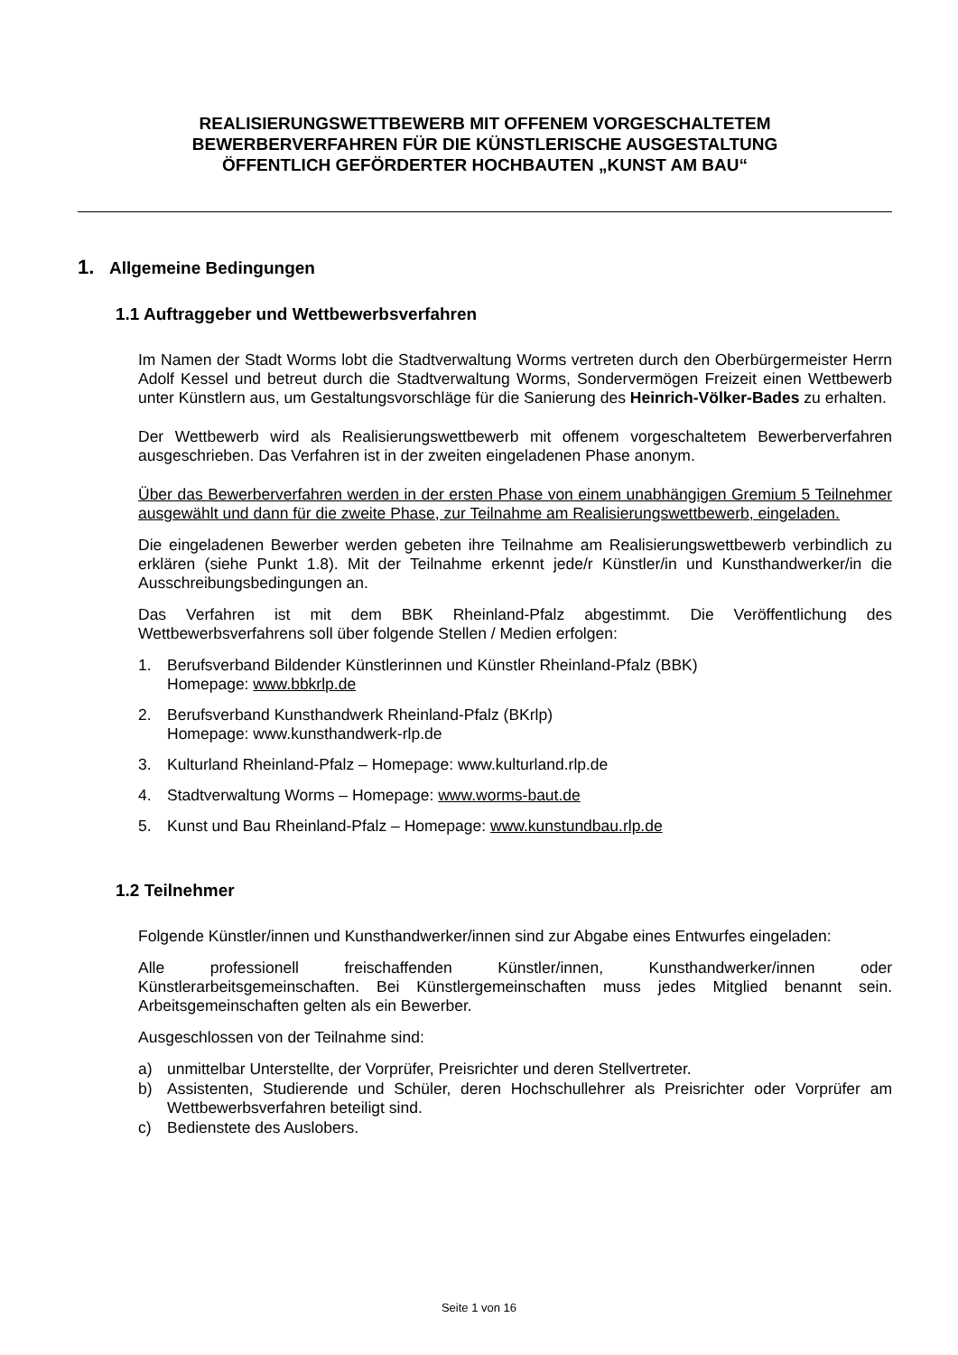REALISIERUNGSWETTBEWERB MIT OFFENEM VORGESCHALTETEM
BEWERBERVERFAHREN FÜR DIE KÜNSTLERISCHE AUSGESTALTUNG
ÖFFENTLICH GEFÖRDERTER HOCHBAUTEN „KUNST AM BAU“
1. Allgemeine Bedingungen
1.1 Auftraggeber und Wettbewerbsverfahren
Im Namen der Stadt Worms lobt die Stadtverwaltung Worms vertreten durch den Oberbürgermeister Herrn Adolf Kessel und betreut durch die Stadtverwaltung Worms, Sondervermögen Freizeit einen Wettbewerb unter Künstlern aus, um Gestaltungsvorschläge für die Sanierung des Heinrich-Völker-Bades zu erhalten.
Der Wettbewerb wird als Realisierungswettbewerb mit offenem vorgeschaltetem Bewerberverfahren ausgeschrieben. Das Verfahren ist in der zweiten eingeladenen Phase anonym.
Über das Bewerberverfahren werden in der ersten Phase von einem unabhängigen Gremium 5 Teilnehmer ausgewählt und dann für die zweite Phase, zur Teilnahme am Realisierungswettbewerb, eingeladen.
Die eingeladenen Bewerber werden gebeten ihre Teilnahme am Realisierungswettbewerb verbindlich zu erklären (siehe Punkt 1.8). Mit der Teilnahme erkennt jede/r Künstler/in und Kunsthandwerker/in die Ausschreibungsbedingungen an.
Das Verfahren ist mit dem BBK Rheinland-Pfalz abgestimmt. Die Veröffentlichung des Wettbewerbsverfahrens soll über folgende Stellen / Medien erfolgen:
1. Berufsverband Bildender Künstlerinnen und Künstler Rheinland-Pfalz (BBK)
Homepage: www.bbkrlp.de
2. Berufsverband Kunsthandwerk Rheinland-Pfalz (BKrlp)
Homepage: www.kunsthandwerk-rlp.de
3. Kulturland Rheinland-Pfalz – Homepage: www.kulturland.rlp.de
4. Stadtverwaltung Worms – Homepage: www.worms-baut.de
5. Kunst und Bau Rheinland-Pfalz – Homepage: www.kunstundbau.rlp.de
1.2 Teilnehmer
Folgende Künstler/innen und Kunsthandwerker/innen sind zur Abgabe eines Entwurfes eingeladen:
Alle professionell freischaffenden Künstler/innen, Kunsthandwerker/innen oder Künstlerarbeitsgemeinschaften. Bei Künstlergemeinschaften muss jedes Mitglied benannt sein. Arbeitsgemeinschaften gelten als ein Bewerber.
Ausgeschlossen von der Teilnahme sind:
a) unmittelbar Unterstellte, der Vorprüfer, Preisrichter und deren Stellvertreter.
b) Assistenten, Studierende und Schüler, deren Hochschullehrer als Preisrichter oder Vorprüfer am Wettbewerbsverfahren beteiligt sind.
c) Bedienstete des Auslobers.
Seite 1 von 16